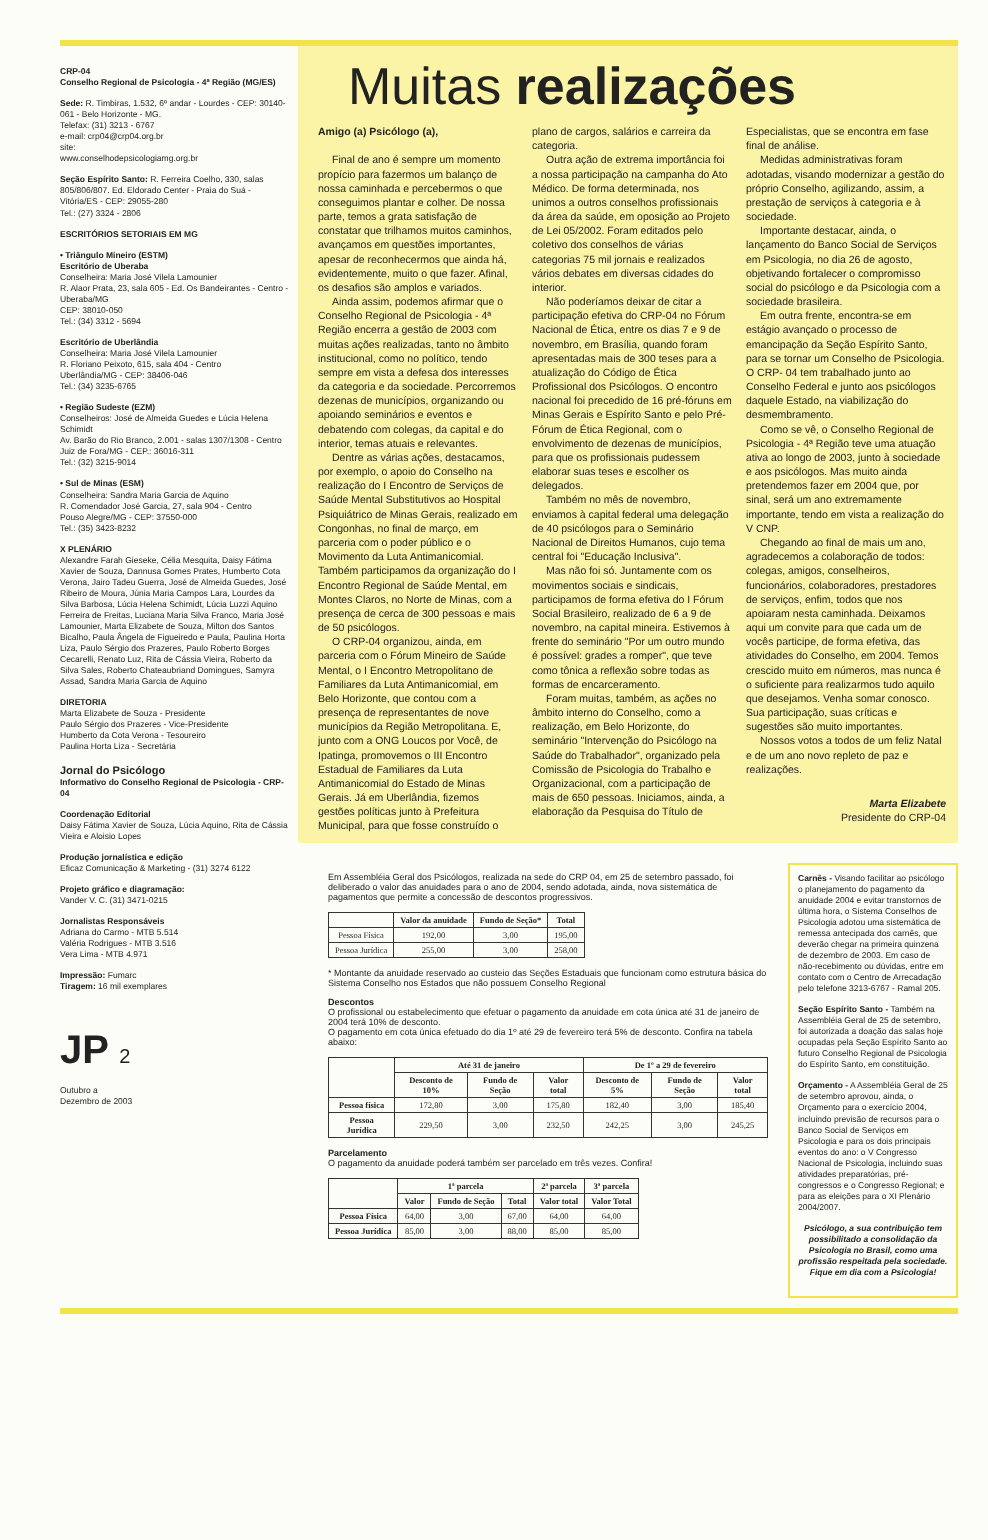CRP-04
Conselho Regional de Psicologia - 4ª Região (MG/ES)
Sede: R. Timbiras, 1.532, 6º andar - Lourdes - CEP: 30140-061 - Belo Horizonte - MG.
Telefax: (31) 3213 - 6767
e-mail: crp04@crp04.org.br
site:
www.conselhodepsicologiamg.org.br
Seção Espírito Santo: R. Ferreira Coelho, 330, salas 805/806/807. Ed. Eldorado Center - Praia do Suá - Vitória/ES - CEP: 29055-280
Tel.: (27) 3324 - 2806
ESCRITÓRIOS SETORIAIS EM MG
• Triângulo Mineiro (ESTM)
Escritório de Uberaba
Conselheira: Maria José Vilela Lamounier
R. Alaor Prata, 23, sala 605 - Ed. Os Bandeirantes - Centro - Uberaba/MG
CEP: 38010-050
Tel.: (34) 3312 - 5694
Escritório de Uberlândia
Conselheira: Maria José Vilela Lamounier
R. Floriano Peixoto, 615, sala 404 - Centro
Uberlândia/MG - CEP: 38406-046
Tel.: (34) 3235-6765
• Região Sudeste (EZM)
Conselheiros: José de Almeida Guedes e Lúcia Helena Schimidt
Av. Barão do Rio Branco, 2.001 - salas 1307/1308 - Centro
Juiz de Fora/MG - CEP.: 36016-311
Tel.: (32) 3215-9014
• Sul de Minas (ESM)
Conselheira: Sandra Maria Garcia de Aquino
R. Comendador José Garcia, 27, sala 904 - Centro
Pouso Alegre/MG - CEP: 37550-000
Tel.: (35) 3423-8232
X PLENÁRIO
Alexandre Farah Gieseke, Célia Mesquita, Daisy Fátima Xavier de Souza, Dannusa Gomes Prates, Humberto Cota Verona, Jairo Tadeu Guerra, José de Almeida Guedes, José Ribeiro de Moura, Júnia Maria Campos Lara, Lourdes da Silva Barbosa, Lúcia Helena Schimidt, Lúcia Luzzi Aquino Ferreira de Freitas, Luciana Maria Silva Franco, Maria José Lamounier, Marta Elizabete de Souza, Milton dos Santos Bicalho, Paula Ângela de Figueiredo e Paula, Paulina Horta Liza, Paulo Sérgio dos Prazeres, Paulo Roberto Borges Cecarelli, Renato Luz, Rita de Cássia Vieira, Roberto da Silva Sales, Roberto Chateaubriand Domingues, Samyra Assad, Sandra Maria Garcia de Aquino
DIRETORIA
Marta Elizabete de Souza - Presidente
Paulo Sérgio dos Prazeres - Vice-Presidente
Humberto da Cota Verona - Tesoureiro
Paulina Horta Liza - Secretária
Jornal do Psicólogo
Informativo do Conselho Regional de Psicologia - CRP-04
Coordenação Editorial
Daisy Fátima Xavier de Souza, Lúcia Aquino, Rita de Cássia Vieira e Aloisio Lopes
Produção jornalística e edição
Eficaz Comunicação & Marketing - (31) 3274 6122
Projeto gráfico e diagramação:
Vander V. C. (31) 3471-0215
Jornalistas Responsáveis
Adriana do Carmo - MTB 5.514
Valéria Rodrigues - MTB 3.516
Vera Lima - MTB 4.971
Impressão: Fumarc
Tiragem: 16 mil exemplares
JP 2
Outubro a
Dezembro de 2003
Muitas realizações
Amigo (a) Psicólogo (a),
Final de ano é sempre um momento propício para fazermos um balanço de nossa caminhada e percebermos o que conseguimos plantar e colher. De nossa parte, temos a grata satisfação de constatar que trilhamos muitos caminhos, avançamos em questões importantes, apesar de reconhecermos que ainda há, evidentemente, muito o que fazer. Afinal, os desafios são amplos e variados.
Ainda assim, podemos afirmar que o Conselho Regional de Psicologia - 4ª Região encerra a gestão de 2003 com muitas ações realizadas, tanto no âmbito institucional, como no político, tendo sempre em vista a defesa dos interesses da categoria e da sociedade. Percorremos dezenas de municípios, organizando ou apoiando seminários e eventos e debatendo com colegas, da capital e do interior, temas atuais e relevantes.
Dentre as várias ações, destacamos, por exemplo, o apoio do Conselho na realização do I Encontro de Serviços de Saúde Mental Substitutivos ao Hospital Psiquiátrico de Minas Gerais, realizado em Congonhas, no final de março, em parceria com o poder público e o Movimento da Luta Antimanicomial. Também participamos da organização do I Encontro Regional de Saúde Mental, em Montes Claros, no Norte de Minas, com a presença de cerca de 300 pessoas e mais de 50 psicólogos.
O CRP-04 organizou, ainda, em parceria com o Fórum Mineiro de Saúde Mental, o I Encontro Metropolitano de Familiares da Luta Antimanicomial, em Belo Horizonte, que contou com a presença de representantes de nove municípios da Região Metropolitana. E, junto com a ONG Loucos por Você, de Ipatinga, promovemos o III Encontro Estadual de Familiares da Luta Antimanicomial do Estado de Minas Gerais. Já em Uberlândia, fizemos gestões políticas junto à Prefeitura Municipal, para que fosse construído o plano de cargos, salários e carreira da categoria.
Outra ação de extrema importância foi a nossa participação na campanha do Ato Médico. De forma determinada, nos unimos a outros conselhos profissionais da área da saúde, em oposição ao Projeto de Lei 05/2002. Foram editados pelo coletivo dos conselhos de várias categorias 75 mil jornais e realizados vários debates em diversas cidades do interior.
Não poderíamos deixar de citar a participação efetiva do CRP-04 no Fórum Nacional de Ética, entre os dias 7 e 9 de novembro, em Brasília, quando foram apresentadas mais de 300 teses para a atualização do Código de Ética Profissional dos Psicólogos. O encontro nacional foi precedido de 16 pré-fóruns em Minas Gerais e Espírito Santo e pelo Pré-Fórum de Ética Regional, com o envolvimento de dezenas de municípios, para que os profissionais pudessem elaborar suas teses e escolher os delegados.
Também no mês de novembro, enviamos à capital federal uma delegação de 40 psicólogos para o Seminário Nacional de Direitos Humanos, cujo tema central foi "Educação Inclusiva".
Mas não foi só. Juntamente com os movimentos sociais e sindicais, participamos de forma efetiva do I Fórum Social Brasileiro, realizado de 6 a 9 de novembro, na capital mineira. Estivemos à frente do seminário "Por um outro mundo é possível: grades a romper", que teve como tônica a reflexão sobre todas as formas de encarceramento.
Foram muitas, também, as ações no âmbito interno do Conselho, como a realização, em Belo Horizonte, do seminário "Intervenção do Psicólogo na Saúde do Trabalhador", organizado pela Comissão de Psicologia do Trabalho e Organizacional, com a participação de mais de 650 pessoas. Iniciamos, ainda, a elaboração da Pesquisa do Título de Especialistas, que se encontra em fase final de análise.
Medidas administrativas foram adotadas, visando modernizar a gestão do próprio Conselho, agilizando, assim, a prestação de serviços à categoria e à sociedade.
Importante destacar, ainda, o lançamento do Banco Social de Serviços em Psicologia, no dia 26 de agosto, objetivando fortalecer o compromisso social do psicólogo e da Psicologia com a sociedade brasileira.
Em outra frente, encontra-se em estágio avançado o processo de emancipação da Seção Espírito Santo, para se tornar um Conselho de Psicologia. O CRP- 04 tem trabalhado junto ao Conselho Federal e junto aos psicólogos daquele Estado, na viabilização do desmembramento.
Como se vê, o Conselho Regional de Psicologia - 4ª Região teve uma atuação ativa ao longo de 2003, junto à sociedade e aos psicólogos. Mas muito ainda pretendemos fazer em 2004 que, por sinal, será um ano extremamente importante, tendo em vista a realização do V CNP.
Chegando ao final de mais um ano, agradecemos a colaboração de todos: colegas, amigos, conselheiros, funcionários, colaboradores, prestadores de serviços, enfim, todos que nos apoiaram nesta caminhada. Deixamos aqui um convite para que cada um de vocês participe, de forma efetiva, das atividades do Conselho, em 2004. Temos crescido muito em números, mas nunca é o suficiente para realizarmos tudo aquilo que desejamos. Venha somar conosco. Sua participação, suas críticas e sugestões são muito importantes.
Nossos votos a todos de um feliz Natal e de um ano novo repleto de paz e realizações.
Marta Elizabete
Presidente do CRP-04
Em Assembléia Geral dos Psicólogos, realizada na sede do CRP 04, em 25 de setembro passado, foi deliberado o valor das anuidades para o ano de 2004, sendo adotada, ainda, nova sistemática de pagamentos que permite a concessão de descontos progressivos.
| | Valor da anuidade | Fundo de Seção* | Total |
| --- | --- | --- | --- |
| Pessoa Física | 192,00 | 3,00 | 195,00 |
| Pessoa Jurídica | 255,00 | 3,00 | 258,00 |
* Montante da anuidade reservado ao custeio das Seções Estaduais que funcionam como estrutura básica do Sistema Conselho nos Estados que não possuem Conselho Regional
Descontos
O profissional ou estabelecimento que efetuar o pagamento da anuidade em cota única até 31 de janeiro de 2004 terá 10% de desconto.
O pagamento em cota única efetuado do dia 1º até 29 de fevereiro terá 5% de desconto. Confira na tabela abaixo:
| | Até 31 de janeiro | | | De 1º a 29 de fevereiro | | |
| --- | --- | --- | --- | --- | --- | --- |
| | Desconto de 10% | Fundo de Seção | Valor total | Desconto de 5% | Fundo de Seção | Valor total |
| Pessoa física | 172,80 | 3,00 | 175,80 | 182,40 | 3,00 | 185,40 |
| Pessoa Jurídica | 229,50 | 3,00 | 232,50 | 242,25 | 3,00 | 245,25 |
Parcelamento
O pagamento da anuidade poderá também ser parcelado em três vezes. Confira!
| | 1ª parcela | | | 2ª parcela | 3ª parcela |
| --- | --- | --- | --- | --- | --- |
| | Valor | Fundo de Seção | Total | Valor total | Valor Total |
| Pessoa Física | 64,00 | 3,00 | 67,00 | 64,00 | 64,00 |
| Pessoa Jurídica | 85,00 | 3,00 | 88,00 | 85,00 | 85,00 |
Carnês - Visando facilitar ao psicólogo o planejamento do pagamento da anuidade 2004 e evitar transtornos de última hora, o Sistema Conselhos de Psicologia adotou uma sistemática de remessa antecipada dos carnês, que deverão chegar na primeira quinzena de dezembro de 2003. Em caso de não-recebimento ou dúvidas, entre em contato com o Centro de Arrecadação pelo telefone 3213-6767 - Ramal 205.
Seção Espírito Santo - Também na Assembléia Geral de 25 de setembro, foi autorizada a doação das salas hoje ocupadas pela Seção Espírito Santo ao futuro Conselho Regional de Psicologia do Espírito Santo, em constituição.
Orçamento - A Assembléia Geral de 25 de setembro aprovou, ainda, o Orçamento para o exercício 2004, incluindo previsão de recursos para o Banco Social de Serviços em Psicologia e para os dois principais eventos do ano: o V Congresso Nacional de Psicologia, incluindo suas atividades preparatórias, pré-congressos e o Congresso Regional; e para as eleições para o XI Plenário 2004/2007.
Psicólogo, a sua contribuição tem possibilitado a consolidação da Psicologia no Brasil, como uma profissão respeitada pela sociedade. Fique em dia com a Psicologia!